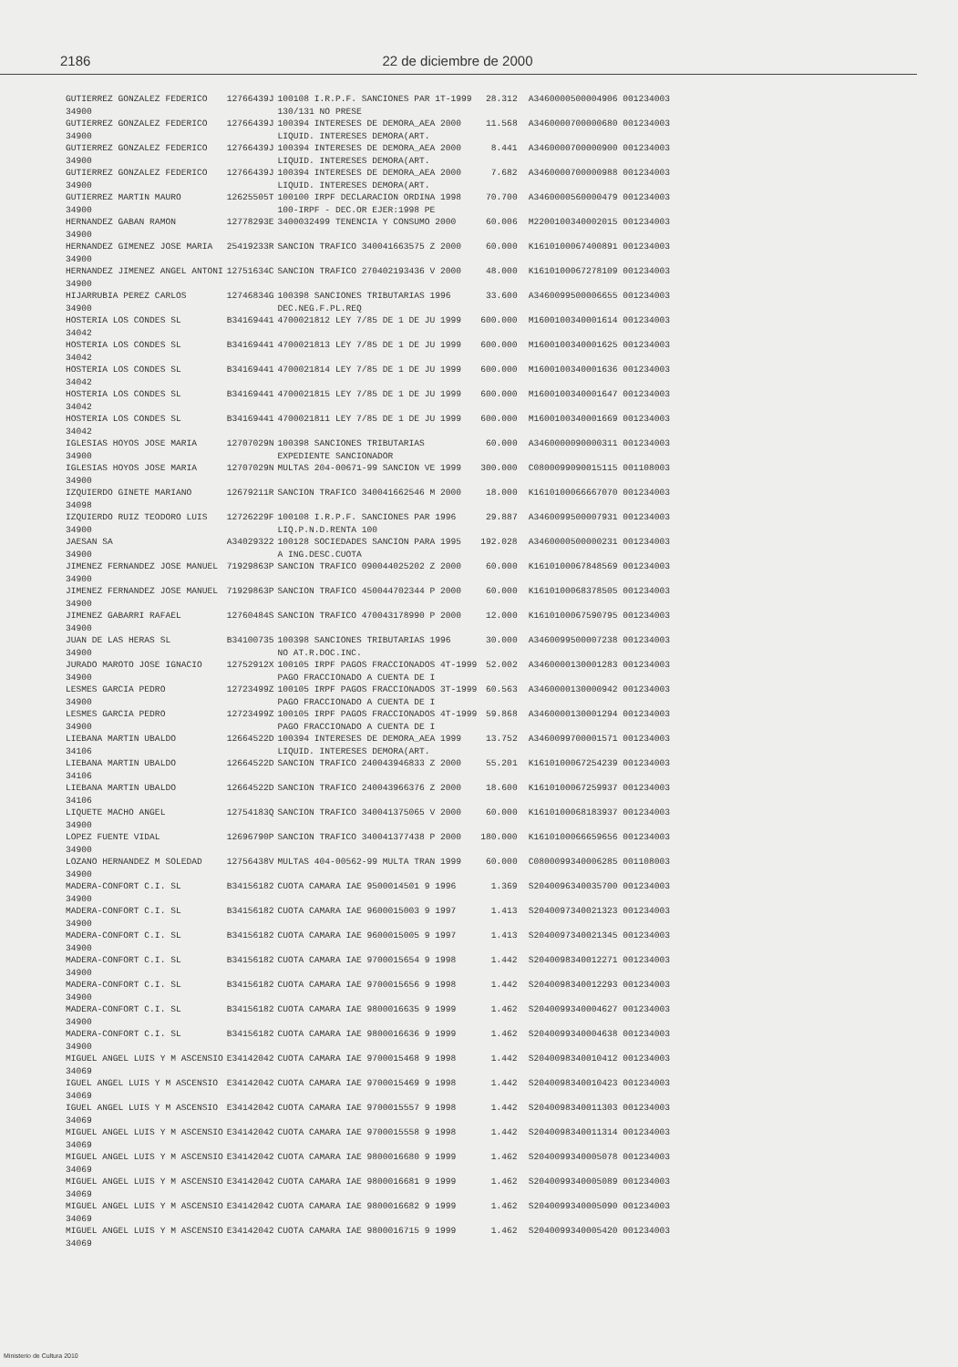2186 22 de diciembre de 2000
| GUTIERREZ GONZALEZ FEDERICO 34900 | 12766439J | 100108 I.R.P.F. SANCIONES PAR 1T-1999 130/131 NO PRESE | 28.312 | A3460000500004906 001234003 |
| GUTIERREZ GONZALEZ FEDERICO 34900 | 12766439J | 100394 INTERESES DE DEMORA_AEA 2000 LIQUID. INTERESES DEMORA(ART. | 11.568 | A3460000700000680 001234003 |
| GUTIERREZ GONZALEZ FEDERICO 34900 | 12766439J | 100394 INTERESES DE DEMORA_AEA 2000 LIQUID. INTERESES DEMORA(ART. | 8.441 | A3460000700000900 001234003 |
| GUTIERREZ GONZALEZ FEDERICO 34900 | 12766439J | 100394 INTERESES DE DEMORA_AEA 2000 LIQUID. INTERESES DEMORA(ART. | 7.682 | A3460000700000988 001234003 |
| GUTIERREZ MARTIN MAURO 34900 | 12625505T | 100100 IRPF DECLARACION ORDINA 1998 100-IRPF - DEC.OR EJER:1998 PE | 70.700 | A3460000560000479 001234003 |
| HERNANDEZ GABAN RAMON 34900 | 12778293E | 3400032499 TENENCIA Y CONSUMO 2000 | 60.006 | M2200100340002015 001234003 |
| HERNANDEZ GIMENEZ JOSE MARIA 34900 | 25419233R | SANCION TRAFICO 340041663575 Z 2000 | 60.000 | K1610100067400891 001234003 |
| HERNANDEZ JIMENEZ ANGEL ANTONI 34900 | 12751634C | SANCION TRAFICO 270402193436 V 2000 | 48.000 | K1610100067278109 001234003 |
| HIJARRUBIA PEREZ CARLOS 34900 | 12746834G | 100398 SANCIONES TRIBUTARIAS 1996 DEC.NEG.F.PL.REQ | 33.600 | A3460099500006655 001234003 |
| HOSTERIA LOS CONDES SL 34042 | B34169441 | 4700021812 LEY 7/85 DE 1 DE JU 1999 | 600.000 | M1600100340001614 001234003 |
| HOSTERIA LOS CONDES SL 34042 | B34169441 | 4700021813 LEY 7/85 DE 1 DE JU 1999 | 600.000 | M1600100340001625 001234003 |
| HOSTERIA LOS CONDES SL 34042 | B34169441 | 4700021814 LEY 7/85 DE 1 DE JU 1999 | 600.000 | M1600100340001636 001234003 |
| HOSTERIA LOS CONDES SL 34042 | B34169441 | 4700021815 LEY 7/85 DE 1 DE JU 1999 | 600.000 | M1600100340001647 001234003 |
| HOSTERIA LOS CONDES SL 34042 | B34169441 | 4700021811 LEY 7/85 DE 1 DE JU 1999 | 600.000 | M1600100340001669 001234003 |
| IGLESIAS HOYOS JOSE MARIA 34900 | 12707029N | 100398 SANCIONES TRIBUTARIAS EXPEDIENTE SANCIONADOR | 60.000 | A3460000090000311 001234003 |
| IGLESIAS HOYOS JOSE MARIA 34900 | 12707029N | MULTAS 204-00671-99 SANCION VE 1999 | 300.000 | C0800099090015115 001108003 |
| IZQUIERDO GINETE MARIANO 34098 | 12679211R | SANCION TRAFICO 340041662546 M 2000 | 18.000 | K1610100066667070 001234003 |
| IZQUIERDO RUIZ TEODORO LUIS 34900 | 12726229F | 100108 I.R.P.F. SANCIONES PAR 1996 LIQ.P.N.D.RENTA 100 | 29.887 | A3460099500007931 001234003 |
| JAESAN SA 34900 | A34029322 | 100128 SOCIEDADES SANCION PARA 1995 A ING.DESC.CUOTA | 192.028 | A3460000500000231 001234003 |
| JIMENEZ FERNANDEZ JOSE MANUEL 34900 | 71929863P | SANCION TRAFICO 090044025202 Z 2000 | 60.000 | K1610100067848569 001234003 |
| JIMENEZ FERNANDEZ JOSE MANUEL 34900 | 71929863P | SANCION TRAFICO 450044702344 P 2000 | 60.000 | K1610100068378505 001234003 |
| JIMENEZ GABARRI RAFAEL 34900 | 12760484S | SANCION TRAFICO 470043178990 P 2000 | 12.000 | K1610100067590795 001234003 |
| JUAN DE LAS HERAS SL 34900 | B34100735 | 100398 SANCIONES TRIBUTARIAS 1996 NO AT.R.DOC.INC. | 30.000 | A3460099500007238 001234003 |
| JURADO MAROTO JOSE IGNACIO 34900 | 12752912X | 100105 IRPF PAGOS FRACCIONADOS 4T-1999 PAGO FRACCIONADO A CUENTA DE I | 52.002 | A3460000130001283 001234003 |
| LESMES GARCIA PEDRO 34900 | 12723499Z | 100105 IRPF PAGOS FRACCIONADOS 3T-1999 PAGO FRACCIONADO A CUENTA DE I | 60.563 | A3460000130000942 001234003 |
| LESMES GARCIA PEDRO 34900 | 12723499Z | 100105 IRPF PAGOS FRACCIONADOS 4T-1999 PAGO FRACCIONADO A CUENTA DE I | 59.868 | A3460000130001294 001234003 |
| LIEBANA MARTIN UBALDO 34106 | 12664522D | 100394 INTERESES DE DEMORA_AEA 1999 LIQUID. INTERESES DEMORA(ART. | 13.752 | A3460099700001571 001234003 |
| LIEBANA MARTIN UBALDO 34106 | 12664522D | SANCION TRAFICO 240043946833 Z 2000 | 55.201 | K1610100067254239 001234003 |
| LIEBANA MARTIN UBALDO 34106 | 12664522D | SANCION TRAFICO 240043966376 Z 2000 | 18.600 | K1610100067259937 001234003 |
| LIQUETE MACHO ANGEL 34900 | 12754183Q | SANCION TRAFICO 340041375065 V 2000 | 60.000 | K1610100068183937 001234003 |
| LOPEZ FUENTE VIDAL 34900 | 12696790P | SANCION TRAFICO 340041377438 P 2000 | 180.000 | K1610100066659656 001234003 |
| LOZANO HERNANDEZ M SOLEDAD 34900 | 12756438V | MULTAS 404-00562-99 MULTA TRAN 1999 | 60.000 | C0800099340006285 001108003 |
| MADERA-CONFORT C.I. SL 34900 | B34156182 | CUOTA CAMARA IAE 9500014501 9 1996 | 1.369 | S2040096340035700 001234003 |
| MADERA-CONFORT C.I. SL 34900 | B34156182 | CUOTA CAMARA IAE 9600015003 9 1997 | 1.413 | S2040097340021323 001234003 |
| MADERA-CONFORT C.I. SL 34900 | B34156182 | CUOTA CAMARA IAE 9600015005 9 1997 | 1.413 | S2040097340021345 001234003 |
| MADERA-CONFORT C.I. SL 34900 | B34156182 | CUOTA CAMARA IAE 9700015654 9 1998 | 1.442 | S2040098340012271 001234003 |
| MADERA-CONFORT C.I. SL 34900 | B34156182 | CUOTA CAMARA IAE 9700015656 9 1998 | 1.442 | S2040098340012293 001234003 |
| MADERA-CONFORT C.I. SL 34900 | B34156182 | CUOTA CAMARA IAE 9800016635 9 1999 | 1.462 | S2040099340004627 001234003 |
| MADERA-CONFORT C.I. SL 34900 | B34156182 | CUOTA CAMARA IAE 9800016636 9 1999 | 1.462 | S2040099340004638 001234003 |
| MIGUEL ANGEL LUIS Y M ASCENSIO 34069 | E34142042 | CUOTA CAMARA IAE 9700015468 9 1998 | 1.442 | S2040098340010412 001234003 |
| IGUEL ANGEL LUIS Y M ASCENSIO 34069 | E34142042 | CUOTA CAMARA IAE 9700015469 9 1998 | 1.442 | S2040098340010423 001234003 |
| IGUEL ANGEL LUIS Y M ASCENSIO 34069 | E34142042 | CUOTA CAMARA IAE 9700015557 9 1998 | 1.442 | S2040098340011303 001234003 |
| MIGUEL ANGEL LUIS Y M ASCENSIO 34069 | E34142042 | CUOTA CAMARA IAE 9700015558 9 1998 | 1.442 | S2040098340011314 001234003 |
| MIGUEL ANGEL LUIS Y M ASCENSIO 34069 | E34142042 | CUOTA CAMARA IAE 9800016680 9 1999 | 1.462 | S2040099340005078 001234003 |
| MIGUEL ANGEL LUIS Y M ASCENSIO 34069 | E34142042 | CUOTA CAMARA IAE 9800016681 9 1999 | 1.462 | S2040099340005089 001234003 |
| MIGUEL ANGEL LUIS Y M ASCENSIO 34069 | E34142042 | CUOTA CAMARA IAE 9800016682 9 1999 | 1.462 | S2040099340005090 001234003 |
| MIGUEL ANGEL LUIS Y M ASCENSIO 34069 | E34142042 | CUOTA CAMARA IAE 9800016715 9 1999 | 1.462 | S2040099340005420 001234003 |
Ministerio de Cultura 2010